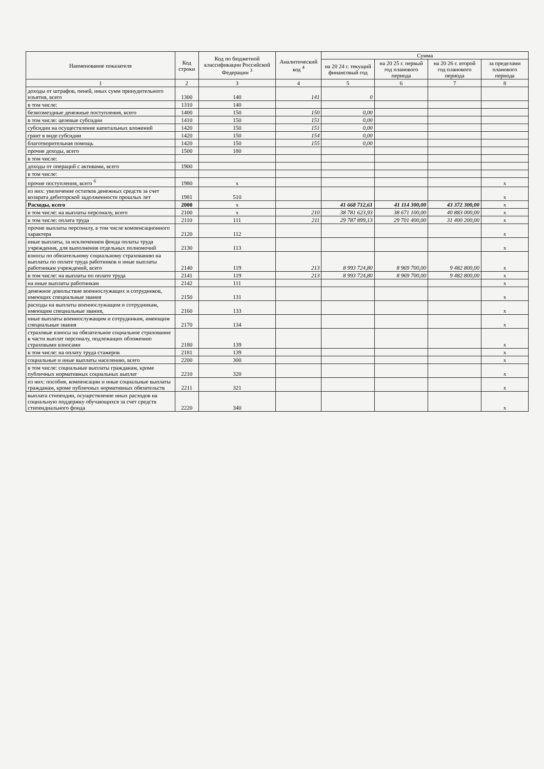| Наименование показателя | Код строки | Код по бюджетной классификации Российской Федерации <sup>3</sup> | Аналитический код <sup>4</sup> | Сумма | | | |
| --- | --- | --- | --- | --- | --- | --- | --- |
| | | | | на 20 24 г. текущий финансовый год | на 20 25 г. первый год планового периода | на 20 26 г. второй год планового периода | за пределами планового периода |
| 1 | 2 | 3 | 4 | 5 | 6 | 7 | 8 |
| доходы от штрафов, пеней, иных сумм принудительного изъятия, всего | 1300 | 140 | 141 | 0 | | | |
| в том числе: | 1310 | 140 | | | | | |
| безвозмездные денежные поступления, всего | 1400 | 150 | 150 | 0,00 | | | |
| в том числе: целевые субсидии | 1410 | 150 | 151 | 0,00 | | | |
| субсидии на осуществление капитальных вложений | 1420 | 150 | 151 | 0,00 | | | |
| грант в виде субсидии | 1420 | 150 | 154 | 0,00 | | | |
| благотворительная помощь | 1420 | 150 | 155 | 0,00 | | | |
| прочие доходы, всего | 1500 | 180 | | | | | |
| в том числе: | | | | | | | |
| доходы от операций с активами, всего | 1900 | | | | | | |
| в том числе: | | | | | | | |
| прочие поступления, всего <sup>6</sup> | 1980 | x | | | | | x |
| из них: увеличение остатков денежных средств за счет возврата дебиторской задолженности прошлых лет | 1981 | 510 | | | | | x |
| Расходы, всего | 2000 | x | | 41 668 712,61 | 41 114 300,00 | 43 372 300,00 | x |
| в том числе: на выплаты персоналу, всего | 2100 | x | 210 | 38 781 623,93 | 38 671 100,00 | 40 883 000,00 | x |
| в том числе: оплата труда | 2110 | 111 | 211 | 29 787 899,13 | 29 701 400,00 | 31 400 200,00 | x |
| прочие выплаты персоналу, в том числе компенсационного характера | 2120 | 112 | | | | | x |
| иные выплаты, за исключением фонда оплаты труда учреждения, для выполнения отдельных полномочий | 2130 | 113 | | | | | x |
| взносы по обязательному социальному страхованию на выплаты по оплате труда работников и иные выплаты работникам учреждений, всего | 2140 | 119 | 213 | 8 993 724,80 | 8 969 700,00 | 9 482 800,00 | x |
| в том числе: на выплаты по оплате труда | 2141 | 119 | 213 | 8 993 724,80 | 8 969 700,00 | 9 482 800,00 | x |
| на иные выплаты работникам | 2142 | 111 | | | | | x |
| денежное довольствие военнослужащих и сотрудников, имеющих специальные звания | 2150 | 131 | | | | | x |
| расходы на выплаты военнослужащим и сотрудникам, имеющим специальные звания, | 2160 | 133 | | | | | x |
| иные выплаты военнослужащим и сотрудникам, имеющим специальные звания | 2170 | 134 | | | | | x |
| страховые взносы на обязательное социальное страхование в части выплат персоналу, подлежащих обложению страховыми взносами | 2180 | 139 | | | | | x |
| в том числе: на оплату труда стажеров | 2181 | 139 | | | | | x |
| социальные и иные выплаты населению, всего | 2200 | 300 | | | | | x |
| в том числе: социальные выплаты гражданам, кроме публичных нормативных социальных выплат | 2210 | 320 | | | | | x |
| из них: пособия, компенсации и иные социальные выплаты гражданам, кроме публичных нормативных обязательств | 2211 | 321 | | | | | x |
| выплата стипендии, осуществление иных расходов на социальную поддержку обучающихся за счет средств стипендиального фонда | 2220 | 340 | | | | | x |